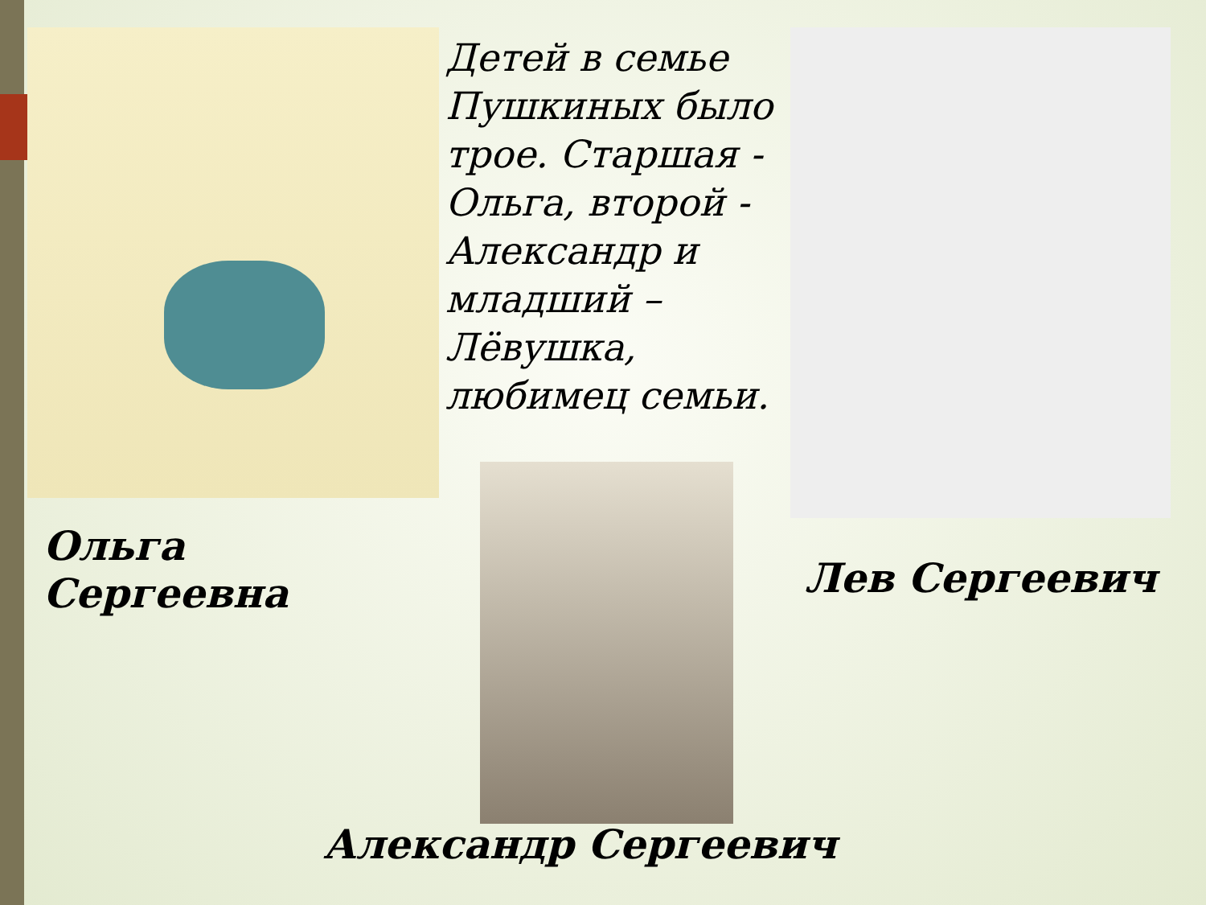Ольга Сергеевна
Детей в семье Пушкиных было трое. Старшая - Ольга, второй - Александр и младший – Лёвушка, любимец семьи.
Лев Сергеевич
Александр Сергеевич